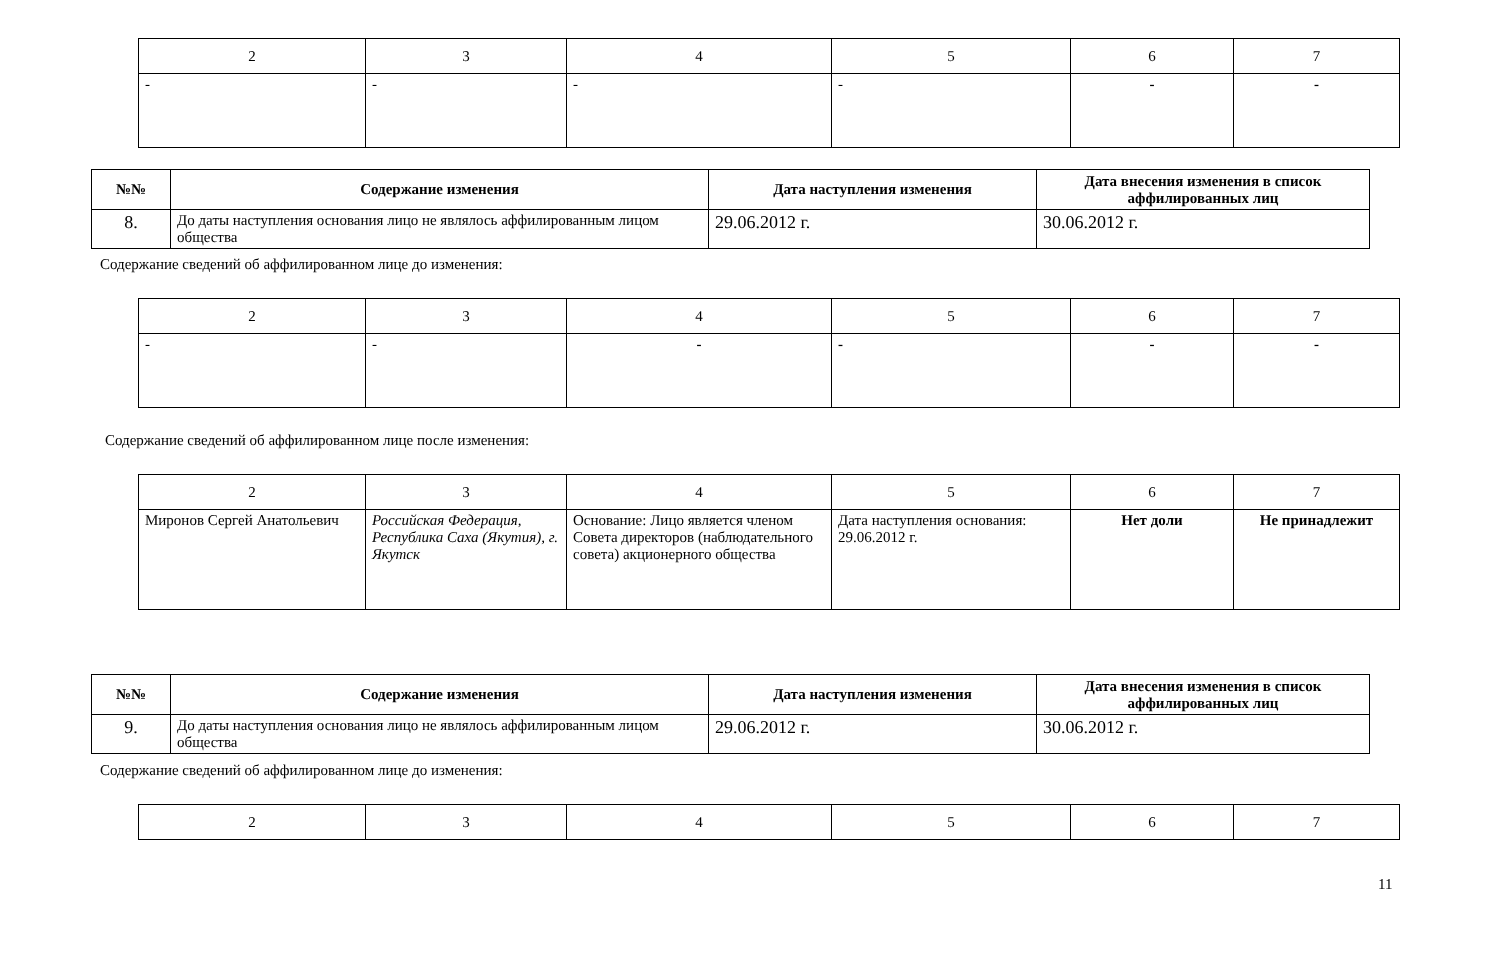| 2 | 3 | 4 | 5 | 6 | 7 |
| - | - | - | - | - | - |
| №№ | Содержание изменения | Дата наступления изменения | Дата внесения изменения в список аффилированных лиц |
| --- | --- | --- | --- |
| 8. | До даты наступления основания лицо не являлось аффилированным лицом общества | 29.06.2012 г. | 30.06.2012 г. |
Содержание сведений об аффилированном лице до изменения:
| 2 | 3 | 4 | 5 | 6 | 7 |
| - | - | - | - | - | - |
Содержание сведений об аффилированном лице после изменения:
| 2 | 3 | 4 | 5 | 6 | 7 |
| Миронов Сергей Анатольевич | Российская Федерация, Республика Саха (Якутия), г. Якутск | Основание: Лицо является членом Совета директоров (наблюдательного совета) акционерного общества | Дата наступления основания: 29.06.2012 г. | Нет доли | Не принадлежит |
| №№ | Содержание изменения | Дата наступления изменения | Дата внесения изменения в список аффилированных лиц |
| --- | --- | --- | --- |
| 9. | До даты наступления основания лицо не являлось аффилированным лицом общества | 29.06.2012 г. | 30.06.2012 г. |
Содержание сведений об аффилированном лице до изменения:
| 2 | 3 | 4 | 5 | 6 | 7 |
11